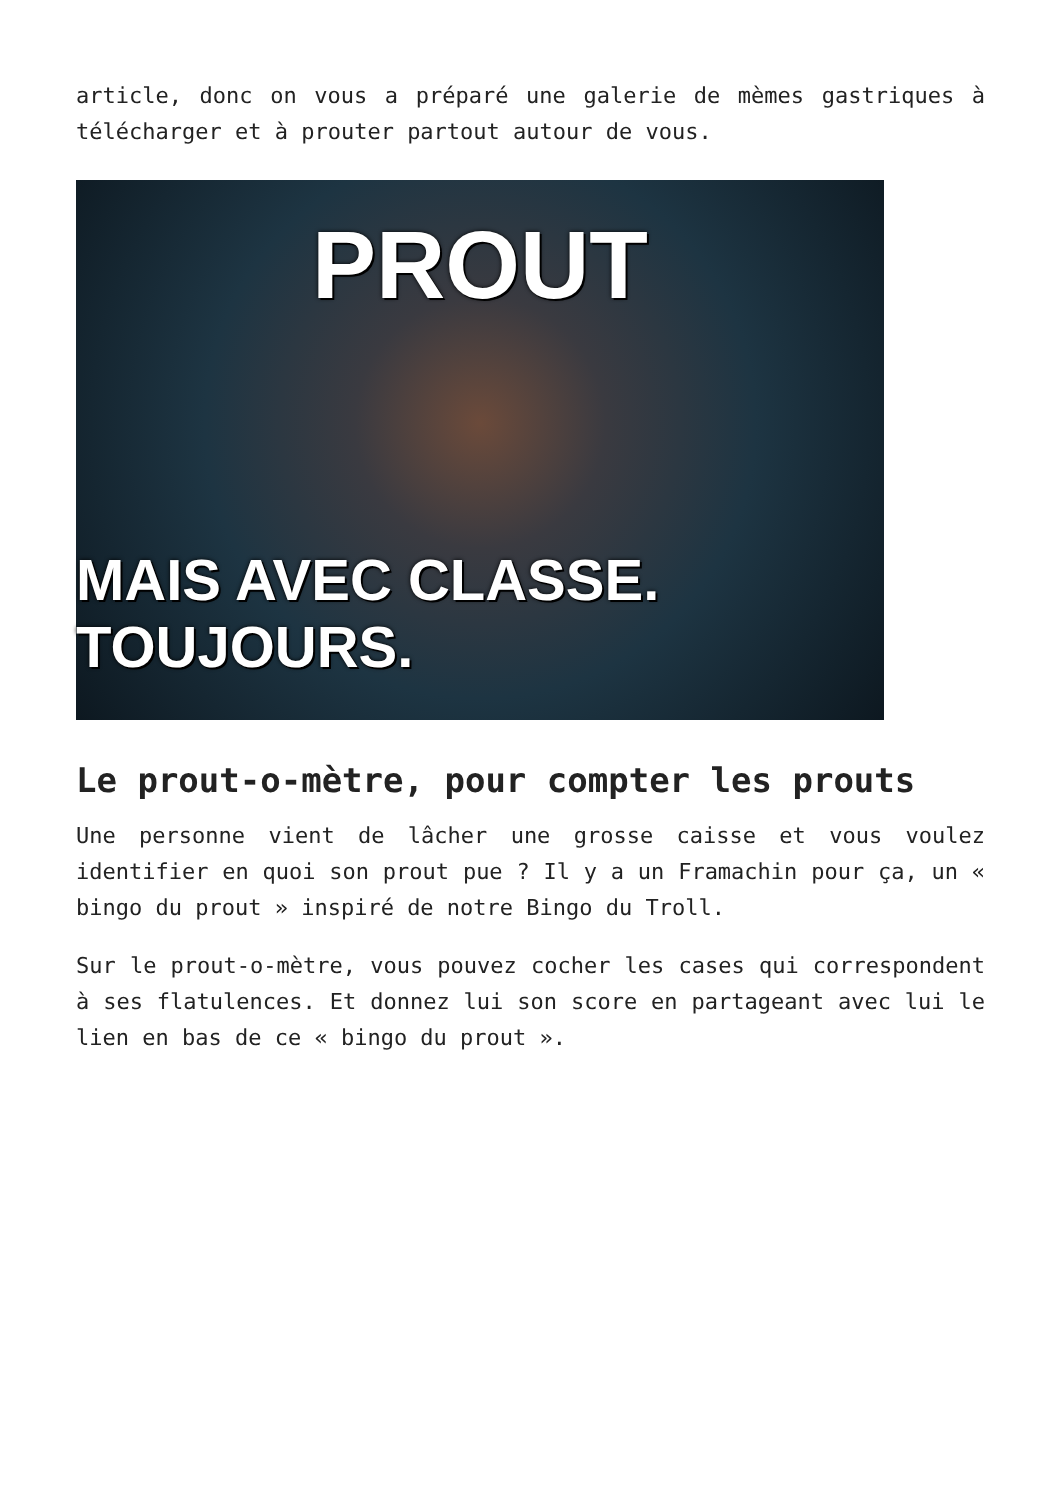article, donc on vous a préparé une galerie de mèmes gastriques à télécharger et à prouter partout autour de vous.
PROUT
MAIS AVEC CLASSE. TOUJOURS.
Le prout-o-mètre, pour compter les prouts
Une personne vient de lâcher une grosse caisse et vous voulez identifier en quoi son prout pue ? Il y a un Framachin pour ça, un « bingo du prout » inspiré de notre Bingo du Troll.
Sur le prout-o-mètre, vous pouvez cocher les cases qui correspondent à ses flatulences. Et donnez lui son score en partageant avec lui le lien en bas de ce « bingo du prout ».